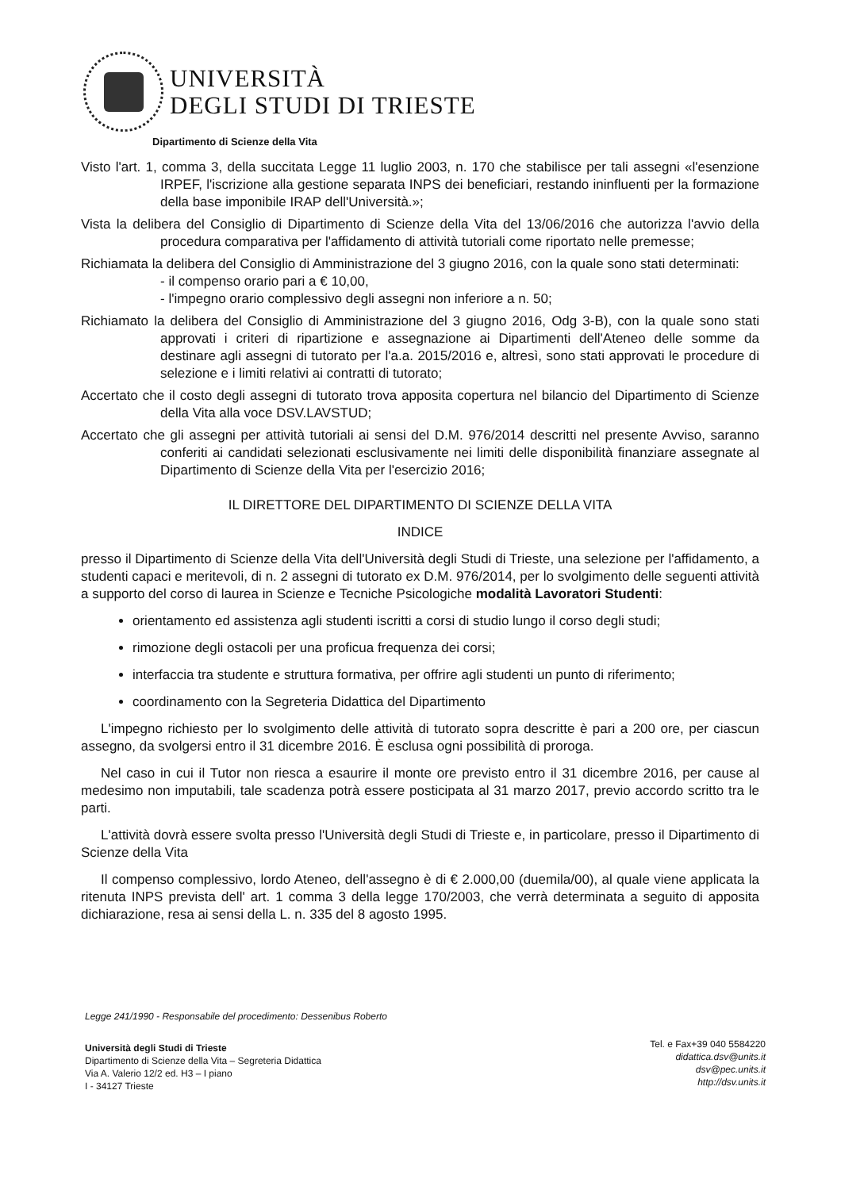UNIVERSITÀ
DEGLI STUDI DI TRIESTE
Dipartimento di Scienze della Vita
Visto l'art. 1, comma 3, della succitata Legge 11 luglio 2003, n. 170 che stabilisce per tali assegni «l'esenzione IRPEF, l'iscrizione alla gestione separata INPS dei beneficiari, restando ininfluenti per la formazione della base imponibile IRAP dell'Università.»;
Vista la delibera del Consiglio di Dipartimento di Scienze della Vita del 13/06/2016 che autorizza l'avvio della procedura comparativa per l'affidamento di attività tutoriali come riportato nelle premesse;
Richiamata la delibera del Consiglio di Amministrazione del 3 giugno 2016, con la quale sono stati determinati:
- il compenso orario pari a € 10,00,
- l'impegno orario complessivo degli assegni non inferiore a n. 50;
Richiamato la delibera del Consiglio di Amministrazione del 3 giugno 2016, Odg 3-B), con la quale sono stati approvati i criteri di ripartizione e assegnazione ai Dipartimenti dell'Ateneo delle somme da destinare agli assegni di tutorato per l'a.a. 2015/2016 e, altresì, sono stati approvati le procedure di selezione e i limiti relativi ai contratti di tutorato;
Accertato che il costo degli assegni di tutorato trova apposita copertura nel bilancio del Dipartimento di Scienze della Vita alla voce DSV.LAVSTUD;
Accertato che gli assegni per attività tutoriali ai sensi del D.M. 976/2014 descritti nel presente Avviso, saranno conferiti ai candidati selezionati esclusivamente nei limiti delle disponibilità finanziare assegnate al Dipartimento di Scienze della Vita per l'esercizio 2016;
IL DIRETTORE DEL DIPARTIMENTO DI SCIENZE DELLA VITA
INDICE
presso il Dipartimento di Scienze della Vita dell'Università degli Studi di Trieste, una selezione per l'affidamento, a studenti capaci e meritevoli, di n. 2 assegni di tutorato ex D.M. 976/2014, per lo svolgimento delle seguenti attività a supporto del corso di laurea in Scienze e Tecniche Psicologiche modalità Lavoratori Studenti:
orientamento ed assistenza agli studenti iscritti a corsi di studio lungo il corso degli studi;
rimozione degli ostacoli per una proficua frequenza dei corsi;
interfaccia tra studente e struttura formativa, per offrire agli studenti un punto di riferimento;
coordinamento con la Segreteria Didattica del Dipartimento
L'impegno richiesto per lo svolgimento delle attività di tutorato sopra descritte è pari a 200 ore, per ciascun assegno, da svolgersi entro il 31 dicembre 2016. È esclusa ogni possibilità di proroga.
Nel caso in cui il Tutor non riesca a esaurire il monte ore previsto entro il 31 dicembre 2016, per cause al medesimo non imputabili, tale scadenza potrà essere posticipata al 31 marzo 2017, previo accordo scritto tra le parti.
L'attività dovrà essere svolta presso l'Università degli Studi di Trieste e, in particolare, presso il Dipartimento di Scienze della Vita
Il compenso complessivo, lordo Ateneo, dell'assegno è di € 2.000,00 (duemila/00), al quale viene applicata la ritenuta INPS prevista dell' art. 1 comma 3 della legge 170/2003, che verrà determinata a seguito di apposita dichiarazione, resa ai sensi della L. n. 335 del 8 agosto 1995.
Legge 241/1990 - Responsabile del procedimento: Dessenibus Roberto
Università degli Studi di Trieste
Dipartimento di Scienze della Vita – Segreteria Didattica
Via A. Valerio 12/2 ed. H3 – I piano
I - 34127 Trieste
Tel. e Fax+39 040 5584220
didattica.dsv@units.it
dsv@pec.units.it
http://dsv.units.it